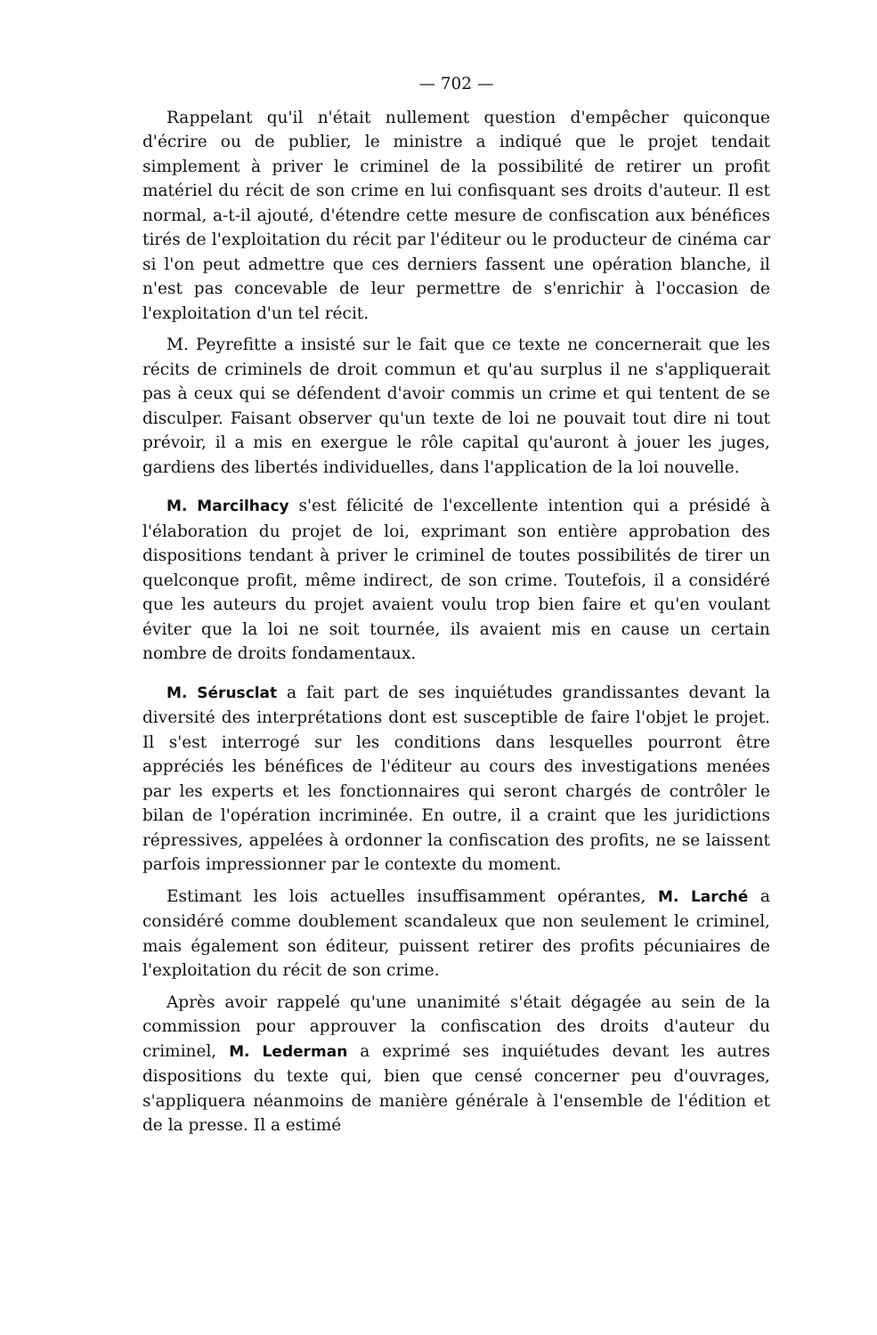— 702 —
Rappelant qu'il n'était nullement question d'empêcher quiconque d'écrire ou de publier, le ministre a indiqué que le projet tendait simplement à priver le criminel de la possibilité de retirer un profit matériel du récit de son crime en lui confisquant ses droits d'auteur. Il est normal, a-t-il ajouté, d'étendre cette mesure de confiscation aux bénéfices tirés de l'exploitation du récit par l'éditeur ou le producteur de cinéma car si l'on peut admettre que ces derniers fassent une opération blanche, il n'est pas concevable de leur permettre de s'enrichir à l'occasion de l'exploitation d'un tel récit.
M. Peyrefitte a insisté sur le fait que ce texte ne concernerait que les récits de criminels de droit commun et qu'au surplus il ne s'appliquerait pas à ceux qui se défendent d'avoir commis un crime et qui tentent de se disculper. Faisant observer qu'un texte de loi ne pouvait tout dire ni tout prévoir, il a mis en exergue le rôle capital qu'auront à jouer les juges, gardiens des libertés individuelles, dans l'application de la loi nouvelle.
M. Marcilhacy s'est félicité de l'excellente intention qui a présidé à l'élaboration du projet de loi, exprimant son entière approbation des dispositions tendant à priver le criminel de toutes possibilités de tirer un quelconque profit, même indirect, de son crime. Toutefois, il a considéré que les auteurs du projet avaient voulu trop bien faire et qu'en voulant éviter que la loi ne soit tournée, ils avaient mis en cause un certain nombre de droits fondamentaux.
M. Sérusclat a fait part de ses inquiétudes grandissantes devant la diversité des interprétations dont est susceptible de faire l'objet le projet. Il s'est interrogé sur les conditions dans lesquelles pourront être appréciés les bénéfices de l'éditeur au cours des investigations menées par les experts et les fonctionnaires qui seront chargés de contrôler le bilan de l'opération incriminée. En outre, il a craint que les juridictions répressives, appelées à ordonner la confiscation des profits, ne se laissent parfois impressionner par le contexte du moment.
Estimant les lois actuelles insuffisamment opérantes, M. Larché a considéré comme doublement scandaleux que non seulement le criminel, mais également son éditeur, puissent retirer des profits pécuniaires de l'exploitation du récit de son crime.
Après avoir rappelé qu'une unanimité s'était dégagée au sein de la commission pour approuver la confiscation des droits d'auteur du criminel, M. Lederman a exprimé ses inquiétudes devant les autres dispositions du texte qui, bien que censé concerner peu d'ouvrages, s'appliquera néanmoins de manière générale à l'ensemble de l'édition et de la presse. Il a estimé